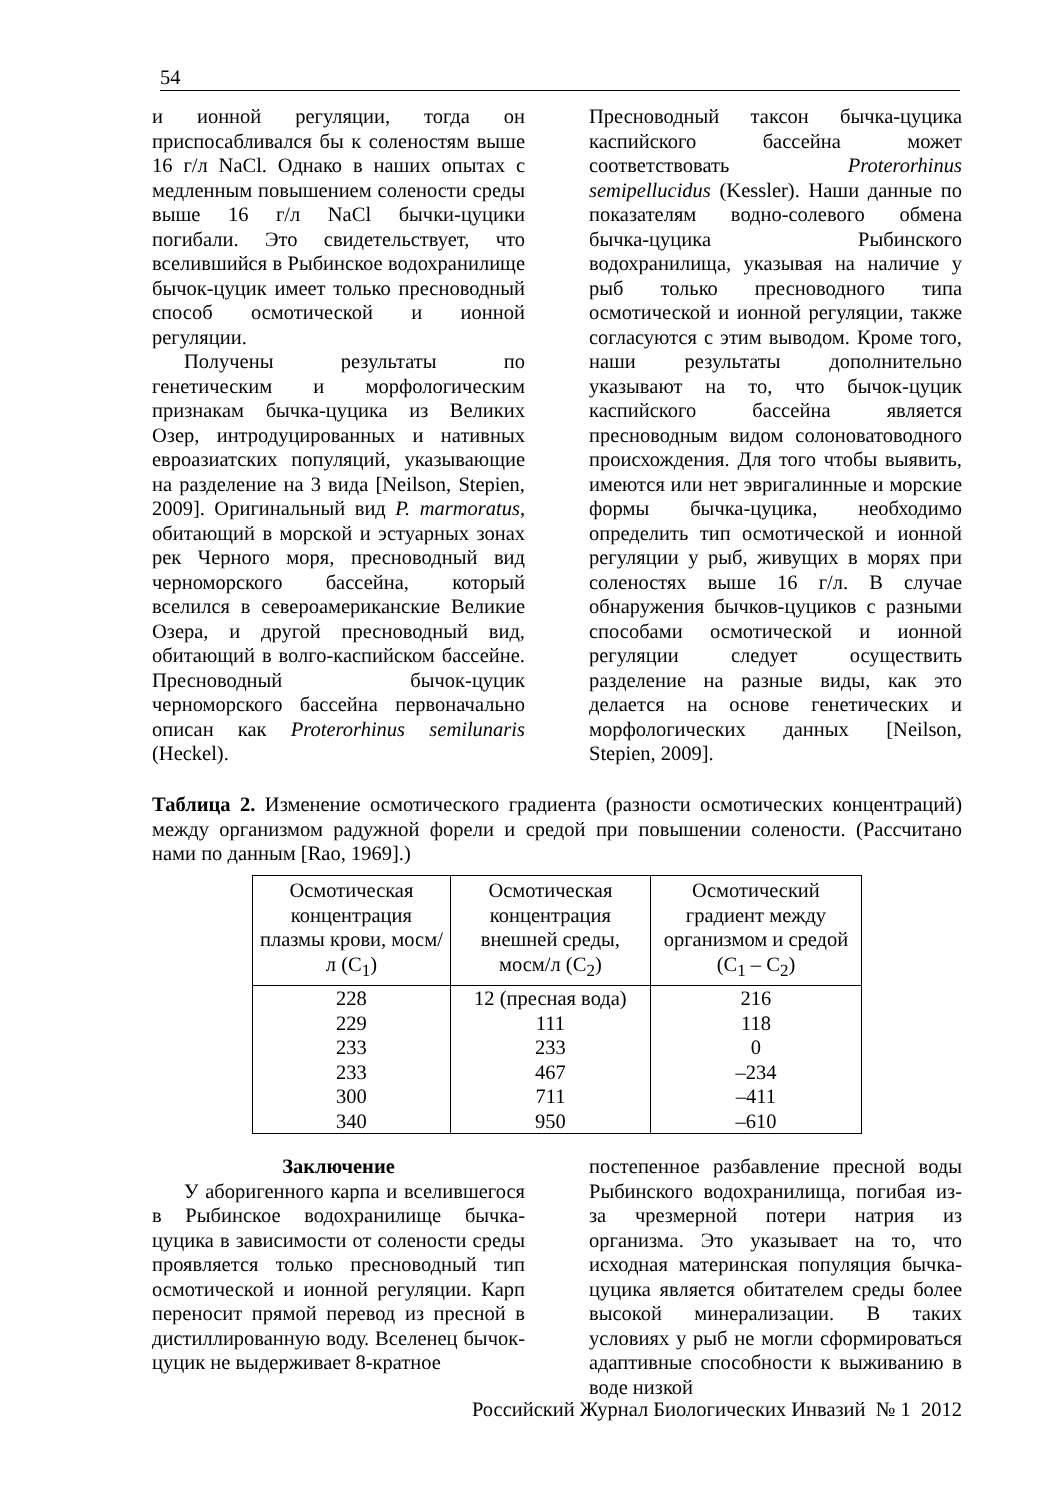54
и ионной регуляции, тогда он приспосабливался бы к соленостям выше 16 г/л NaCl. Однако в наших опытах с медленным повышением солености среды выше 16 г/л NaCl бычки-цуцики погибали. Это свидетельствует, что вселившийся в Рыбинское водохранилище бычок-цуцик имеет только пресноводный способ осмотической и ионной регуляции.
Получены результаты по генетическим и морфологическим признакам бычка-цуцика из Великих Озер, интродуцированных и нативных евроазиатских популяций, указывающие на разделение на 3 вида [Neilson, Stepien, 2009]. Оригинальный вид P. marmoratus, обитающий в морской и эстуарных зонах рек Черного моря, пресноводный вид черноморского бассейна, который вселился в североамериканские Великие Озера, и другой пресноводный вид, обитающий в волго-каспийском бассейне. Пресноводный бычок-цуцик черноморского бассейна первоначально описан как Proterorhinus semilunaris (Heckel).
Пресноводный таксон бычка-цуцика каспийского бассейна может соответствовать Proterorhinus semipellucidus (Kessler). Наши данные по показателям водно-солевого обмена бычка-цуцика Рыбинского водохранилища, указывая на наличие у рыб только пресноводного типа осмотической и ионной регуляции, также согласуются с этим выводом. Кроме того, наши результаты дополнительно указывают на то, что бычок-цуцик каспийского бассейна является пресноводным видом солоноватоводного происхождения. Для того чтобы выявить, имеются или нет эвригалинные и морские формы бычка-цуцика, необходимо определить тип осмотической и ионной регуляции у рыб, живущих в морях при соленостях выше 16 г/л. В случае обнаружения бычков-цуциков с разными способами осмотической и ионной регуляции следует осуществить разделение на разные виды, как это делается на основе генетических и морфологических данных [Neilson, Stepien, 2009].
Таблица 2. Изменение осмотического градиента (разности осмотических концентраций) между организмом радужной форели и средой при повышении солености. (Рассчитано нами по данным [Rao, 1969].)
| Осмотическая концентрация плазмы крови, мосм/л (C<sub>1</sub>) | Осмотическая концентрация внешней среды, мосм/л (C<sub>2</sub>) | Осмотический градиент между организмом и средой (C<sub>1</sub> – C<sub>2</sub>) |
| --- | --- | --- |
| 228 | 12 (пресная вода) | 216 |
| 229 | 111 | 118 |
| 233 | 233 | 0 |
| 233 | 467 | –234 |
| 300 | 711 | –411 |
| 340 | 950 | –610 |
Заключение
У аборигенного карпа и вселившегося в Рыбинское водохранилище бычка-цуцика в зависимости от солености среды проявляется только пресноводный тип осмотической и ионной регуляции. Карп переносит прямой перевод из пресной в дистиллированную воду. Вселенец бычок-цуцик не выдерживает 8-кратное
постепенное разбавление пресной воды Рыбинского водохранилища, погибая из-за чрезмерной потери натрия из организма. Это указывает на то, что исходная материнская популяция бычка-цуцика является обитателем среды более высокой минерализации. В таких условиях у рыб не могли сформироваться адаптивные способности к выживанию в воде низкой
Российский Журнал Биологических Инвазий № 1 2012